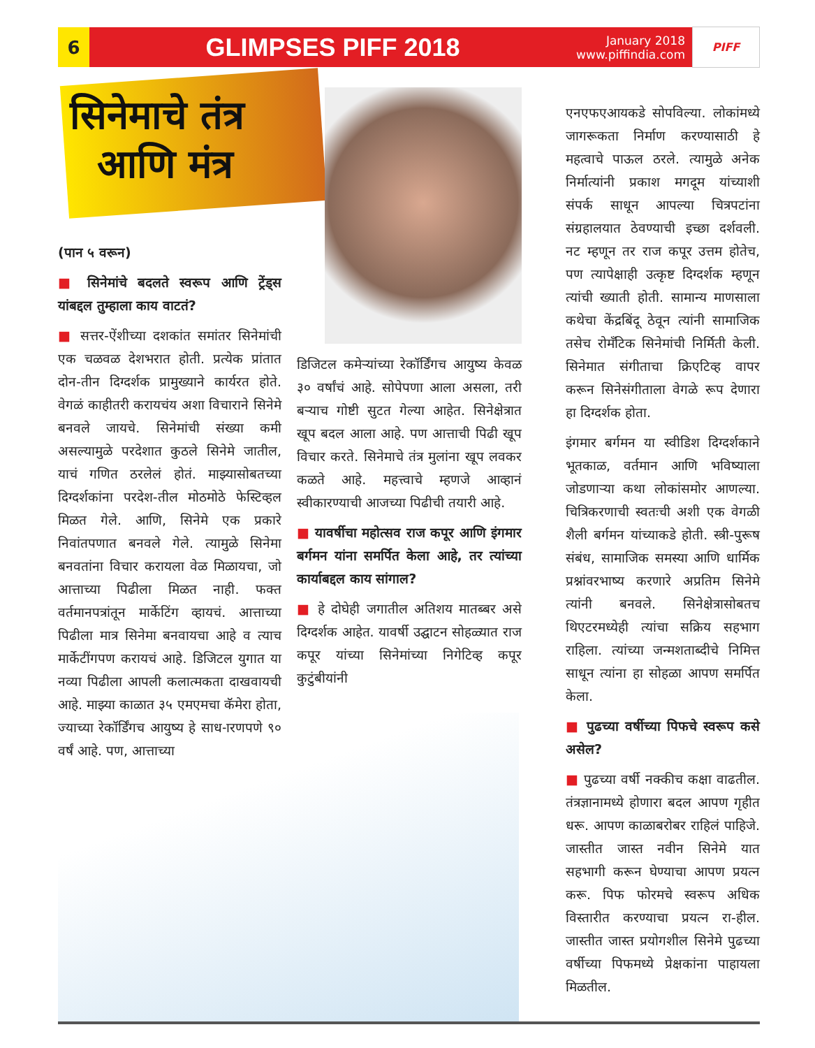6
GLIMPSES PIFF 2018
January 2018
www.piffindia.com
PIFF
सिनेमाचे तंत्र
आणि मंत्र
(पान ५ वरून)
■ सिनेमांचे बदलते स्वरूप आणि ट्रेंड्स यांबद्दल तुम्हाला काय वाटतं?
■ सत्तर-ऐंशीच्या दशकांत समांतर सिनेमांची एक चळवळ देशभरात होती. प्रत्येक प्रांतात दोन-तीन दिग्दर्शक प्रामुख्याने कार्यरत होते. वेगळं काहीतरी करायचंय अशा विचाराने सिनेमे बनवले जायचे. सिनेमांची संख्या कमी असल्यामुळे परदेशात कुठले सिनेमे जातील, याचं गणित ठरलेलं होतं. माझ्यासोबतच्या दिग्दर्शकांना परदेश-तील मोठमोठे फेस्टिव्हल मिळत गेले. आणि, सिनेमे एक प्रकारे निवांतपणात बनवले गेले. त्यामुळे सिनेमा बनवतांना विचार करायला वेळ मिळायचा, जो आत्ताच्या पिढीला मिळत नाही. फक्त वर्तमानपत्रांतून मार्केटिंग व्हायचं. आत्ताच्या पिढीला मात्र सिनेमा बनवायचा आहे व त्याच मार्केटींगपण करायचं आहे. डिजिटल युगात या नव्या पिढीला आपली कलात्मकता दाखवायची आहे. माझ्या काळात ३५ एमएमचा कॅमेरा होता, ज्याच्या रेकॉर्डिंगच आयुष्य हे साध-ारणपणे ९० वर्षं आहे. पण, आत्ताच्या
डिजिटल कमेऱ्यांच्या रेकॉर्डिंगच आयुष्य केवळ ३० वर्षांचं आहे. सोपेपणा आला असला, तरी बऱ्याच गोष्टी सुटत गेल्या आहेत. सिनेक्षेत्रात खूप बदल आला आहे. पण आत्ताची पिढी खूप विचार करते. सिनेमाचे तंत्र मुलांना खूप लवकर कळते आहे. महत्त्वाचे म्हणजे आव्हानं स्वीकारण्याची आजच्या पिढीची तयारी आहे.
■ यावर्षीचा महोत्सव राज कपूर आणि इंगमार बर्गमन यांना समर्पित केला आहे, तर त्यांच्या कार्याबद्दल काय सांगाल?
■ हे दोघेही जगातील अतिशय मातब्बर असे दिग्दर्शक आहेत. यावर्षी उद्घाटन सोहळ्यात राज कपूर यांच्या सिनेमांच्या निगेटिव्ह कपूर कुटुंबीयांनी
एनएफएआयकडे सोपविल्या. लोकांमध्ये जागरूकता निर्माण करण्यासाठी हे महत्वाचे पाऊल ठरले. त्यामुळे अनेक निर्मात्यांनी प्रकाश मगदूम यांच्याशी संपर्क साधून आपल्या चित्रपटांना संग्रहालयात ठेवण्याची इच्छा दर्शवली. नट म्हणून तर राज कपूर उत्तम होतेच, पण त्यापेक्षाही उत्कृष्ट दिग्दर्शक म्हणून त्यांची ख्याती होती. सामान्य माणसाला कथेचा केंद्रबिंदू ठेवून त्यांनी सामाजिक तसेच रोमँटिक सिनेमांची निर्मिती केली. सिनेमात संगीताचा क्रिएटिव्ह वापर करून सिनेसंगीताला वेगळे रूप देणारा हा दिग्दर्शक होता.
इंगमार बर्गमन या स्वीडिश दिग्दर्शकाने भूतकाळ, वर्तमान आणि भविष्याला जोडणाऱ्या कथा लोकांसमोर आणल्या. चित्रिकरणाची स्वतःची अशी एक वेगळी शैली बर्गमन यांच्याकडे होती. स्त्री-पुरूष संबंध, सामाजिक समस्या आणि धार्मिक प्रश्नांवरभाष्य करणारे अप्रतिम सिनेमे त्यांनी बनवले. सिनेक्षेत्रासोबतच थिएटरमध्येही त्यांचा सक्रिय सहभाग राहिला. त्यांच्या जन्मशताब्दीचे निमित्त साधून त्यांना हा सोहळा आपण समर्पित केला.
■ पुढच्या वर्षीच्या पिफचे स्वरूप कसे असेल?
■ पुढच्या वर्षी नक्कीच कक्षा वाढतील. तंत्रज्ञानामध्ये होणारा बदल आपण गृहीत धरू. आपण काळाबरोबर राहिलं पाहिजे. जास्तीत जास्त नवीन सिनेमे यात सहभागी करून घेण्याचा आपण प्रयत्न करू. पिफ फोरमचे स्वरूप अधिक विस्तारीत करण्याचा प्रयत्न रा-हील. जास्तीत जास्त प्रयोगशील सिनेमे पुढच्या वर्षीच्या पिफमध्ये प्रेक्षकांना पाहायला मिळतील.